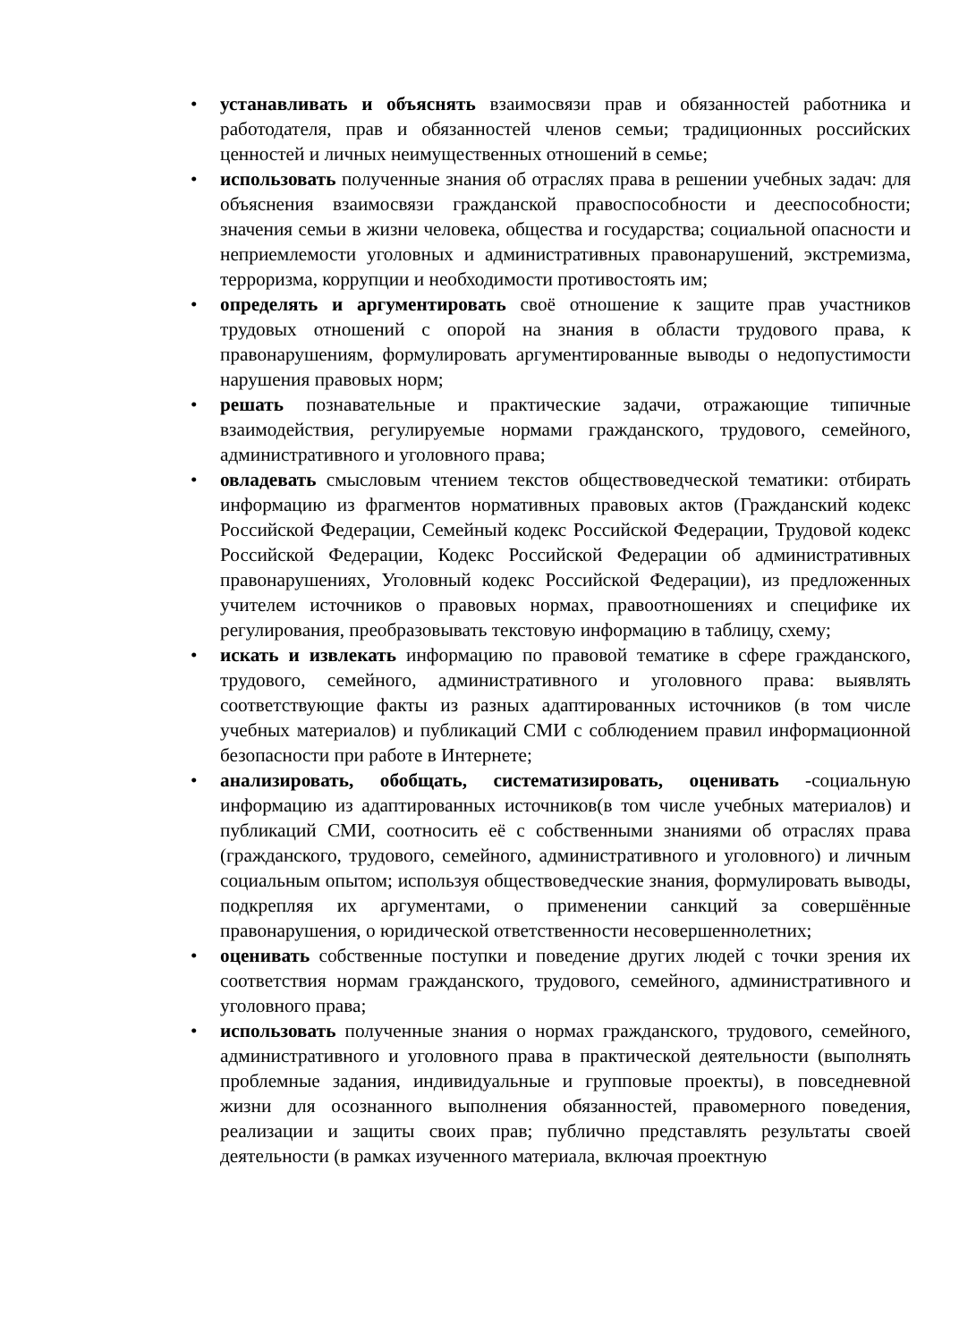• устанавливать и объяснять взаимосвязи прав и обязанностей работника и работодателя, прав и обязанностей членов семьи; традиционных российских ценностей и личных неимущественных отношений в семье;
• использовать полученные знания об отраслях права в решении учебных задач: для объяснения взаимосвязи гражданской правоспособности и дееспособности; значения семьи в жизни человека, общества и государства; социальной опасности и неприемлемости уголовных и административных правонарушений, экстремизма, терроризма, коррупции и необходимости противостоять им;
• определять и аргументировать своё отношение к защите прав участников трудовых отношений с опорой на знания в области трудового права, к правонарушениям, формулировать аргументированные выводы о недопустимости нарушения правовых норм;
• решать познавательные и практические задачи, отражающие типичные взаимодействия, регулируемые нормами гражданского, трудового, семейного, административного и уголовного права;
• овладевать смысловым чтением текстов обществоведческой тематики: отбирать информацию из фрагментов нормативных правовых актов (Гражданский кодекс Российской Федерации, Семейный кодекс Российской Федерации, Трудовой кодекс Российской Федерации, Кодекс Российской Федерации об административных правонарушениях, Уголовный кодекс Российской Федерации), из предложенных учителем источников о правовых нормах, правоотношениях и специфике их регулирования, преобразовывать текстовую информацию в таблицу, схему;
• искать и извлекать информацию по правовой тематике в сфере гражданского, трудового, семейного, административного и уголовного права: выявлять соответствующие факты из разных адаптированных источников (в том числе учебных материалов) и публикаций СМИ с соблюдением правил информационной безопасности при работе в Интернете;
• анализировать, обобщать, систематизировать, оценивать -социальную информацию из адаптированных источников(в том числе учебных материалов) и публикаций СМИ, соотносить её с собственными знаниями об отраслях права (гражданского, трудового, семейного, административного и уголовного) и личным социальным опытом; используя обществоведческие знания, формулировать выводы, подкрепляя их аргументами, о применении санкций за совершённые правонарушения, о юридической ответственности несовершеннолетних;
• оценивать собственные поступки и поведение других людей с точки зрения их соответствия нормам гражданского, трудового, семейного, административного и уголовного права;
• использовать полученные знания о нормах гражданского, трудового, семейного, административного и уголовного права в практической деятельности (выполнять проблемные задания, индивидуальные и групповые проекты), в повседневной жизни для осознанного выполнения обязанностей, правомерного поведения, реализации и защиты своих прав; публично представлять результаты своей деятельности (в рамках изученного материала, включая проектную